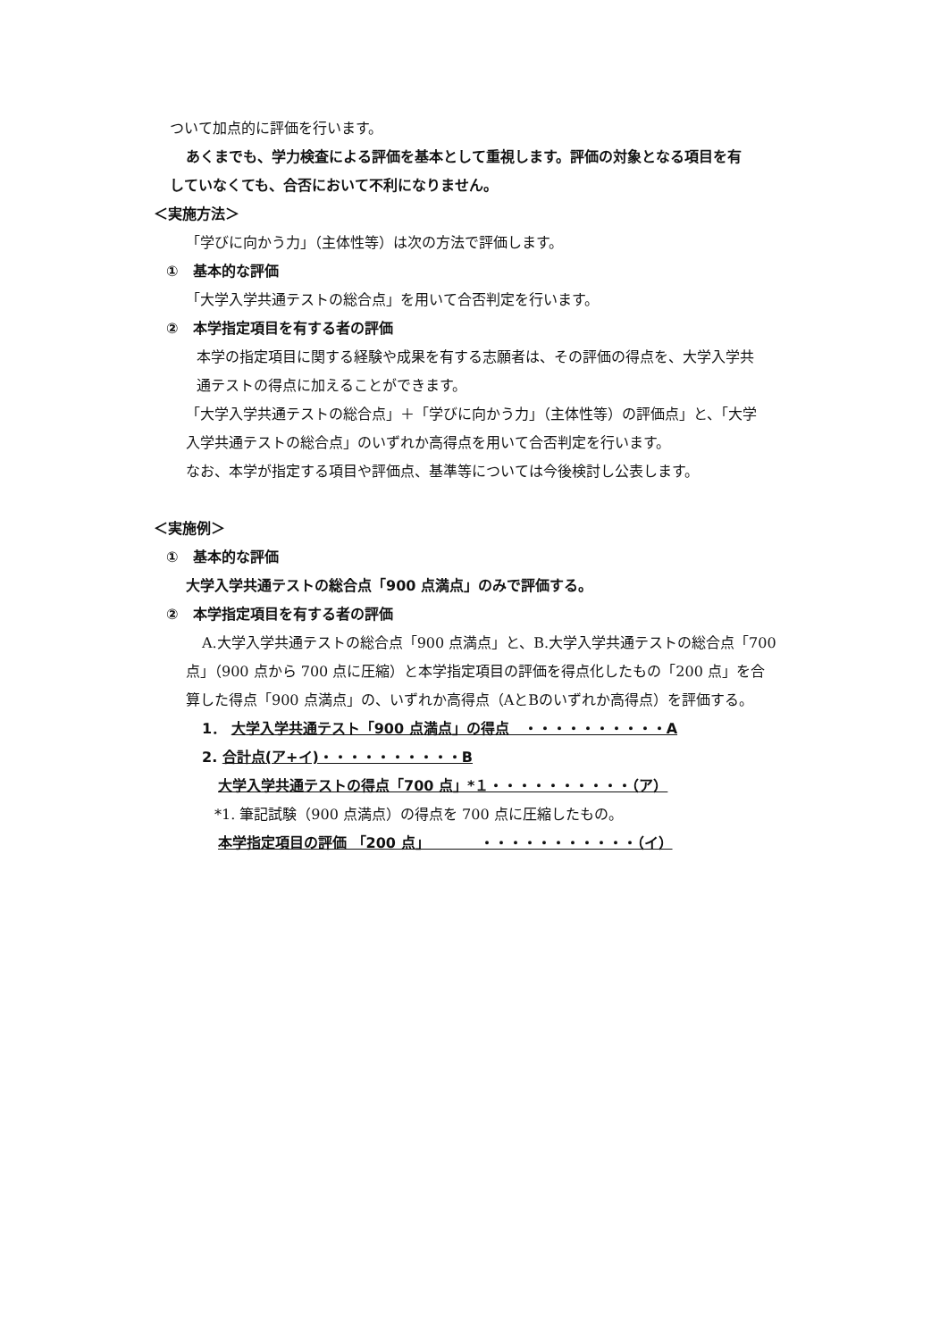ついて加点的に評価を行います。
あくまでも、学力検査による評価を基本として重視します。評価の対象となる項目を有
していなくても、合否において不利になりません。
＜実施方法＞
「学びに向かう力」（主体性等）は次の方法で評価します。
①　基本的な評価
「大学入学共通テストの総合点」を用いて合否判定を行います。
②　本学指定項目を有する者の評価
本学の指定項目に関する経験や成果を有する志願者は、その評価の得点を、大学入学共
通テストの得点に加えることができます。
「大学入学共通テストの総合点」＋「学びに向かう力」（主体性等）の評価点」と、「大学
入学共通テストの総合点」のいずれか高得点を用いて合否判定を行います。
なお、本学が指定する項目や評価点、基準等については今後検討し公表します。
＜実施例＞
①　基本的な評価
大学入学共通テストの総合点「900 点満点」のみで評価する。
②　本学指定項目を有する者の評価
A.大学入学共通テストの総合点「900 点満点」と、B.大学入学共通テストの総合点「700
点」（900 点から 700 点に圧縮）と本学指定項目の評価を得点化したもの「200 点」を合
算した得点「900 点満点」の、いずれか高得点（AとBのいずれか高得点）を評価する。
1． 大学入学共通テスト「900 点満点」の得点　・・・・・・・・・・A
2. 合計点(ア+イ)・・・・・・・・・・B
大学入学共通テストの得点「700 点」*１・・・・・・・・・・（ア）
*1. 筆記試験（900 点満点）の得点を 700 点に圧縮したもの。
本学指定項目の評価 「200 点」　　　　・・・・・・・・・・・（イ）